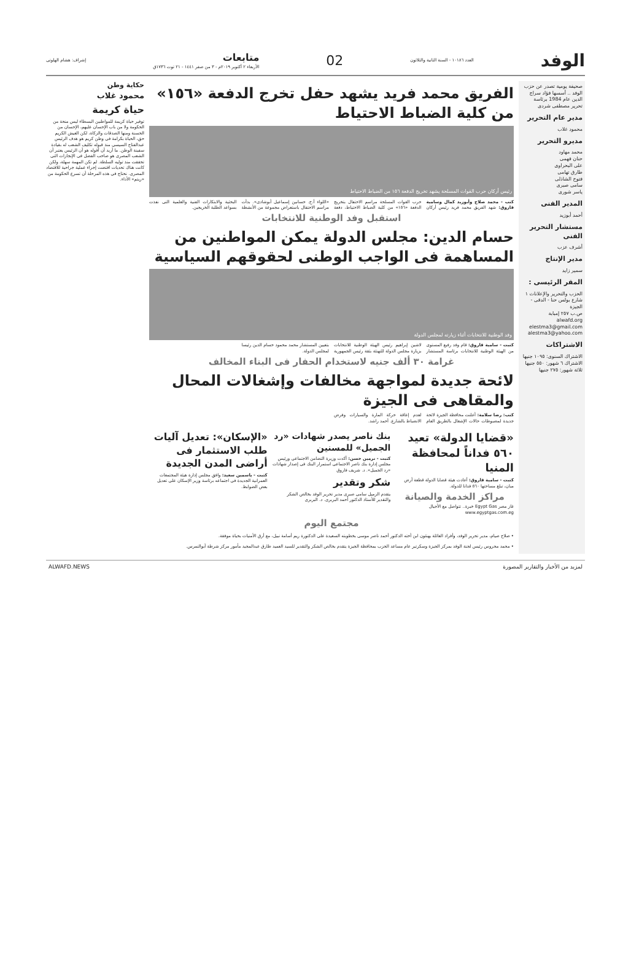الوفد
العدد ١٠١٨٦ - السنة الثانية والثلاثون
02
متابعات
الأربعاء ٢ أكتوبر ٢٠١٩م - ٣ من صفر ١٤٤١ - ٢١ توت ١٧٣٦ق
إشراف: هشام الهلوتى
صحيفة يومية تصدر عن حزب الوفد .. أسسها فؤاد سراج الدين عام 1984 برئاسة تحرير مصطفى شردى
مدير عام التحرير
محمود غلاب
مديرو التحرير
محمد مهاود
حنان فهمى
على البحراوى
طارق تهامى
فتوح الشاذلى
سامى صبرى
ياسر شورى
المدير الفنى
أحمد أبوزيد
مستشار التحرير الفنى
أشرف عزب
مدير الإنتاج
سمير زايد
المقر الرئيسى :
الحزب والتحرير والإعلانات ١ شارع بولس حنا - الدقى - الجيزة
ص.ب ٢٥٧ إمبابة
alwafd.org
elestma3@gmail.com
alestma3@yahoo.com
الاشتراكات
الاشتراك السنوى: ١٠٩٥ جنيها
الاشتراك ٦ شهور: ٥٥٠ جنيها
ثلاثة شهور: ٢٧٥ جنيها
الفريق محمد فريد يشهد حفل تخرج الدفعة «١٥٦» من كلية الضباط الاحتياط
رئيس أركان حرب القوات المسلحة يشهد تخريج الدفعة ١٥٦ من الضباط الاحتياط
كتب - محمد صلاح وأبوزيد كمال وسامية فاروق: شهد الفريق محمد فريد رئيس أركان حرب القوات المسلحة مراسم الاحتفال بتخريج الدفعة «١٥٦» من كلية الضباط الاحتياط، دفعة «اللواء أ.ح. حسانين إسماعيل أبوشادى». بدأت مراسم الاحتفال باستعراض مجموعة من الأنشطة البحثية والابتكارات الفنية والعلمية التى نفذت بسواعد الطلبة الخريجين.
استقبل وفد الوطنية للانتخابات
حسام الدين: مجلس الدولة يمكن المواطنين من المساهمة فى الواجب الوطنى لحقوقهم السياسية
وفد الوطنية للانتخابات أثناء زيارته لمجلس الدولة
كتبت - سامية فاروق: قام وفد رفيع المستوى من الهيئة الوطنية للانتخابات برئاسة المستشار لاشين إبراهيم رئيس الهيئة الوطنية للانتخابات بزيارة مجلس الدولة للتهنئة بثقة رئيس الجمهورية بتعيين المستشار محمد محمود حسام الدين رئيسا لمجلس الدولة.
غرامة ٣٠ ألف جنيه لاستخدام الحفار فى البناء المخالف
لائحة جديدة لمواجهة مخالفات وإشغالات المحال والمقاهى فى الجيزة
كتب: رضا سلامة: أعلنت محافظة الجيزة لائحة جديدة لمضبوطات حالات الإشغال بالطريق العام لعدم إعاقة حركة المارة والسيارات وفرض الانضباط بالشارع. أحمد راشد.
«قضايا الدولة» تعيد ٥٦٠ فداناً لمحافظة المنيا
كتبت - سامية فاروق: أعادت هيئة قضايا الدولة قطعة أرض مبان، تبلغ مساحتها ٥٦٠ فدانا للدولة.
مراكز الخدمة والصيانة
غاز مصر Egypt Gas خبرة.. تتواصل مع الأجيال www.egyptgas.com.eg
بنك ناصر يصدر شهادات «رد الجميل» للمسنين
كتبت - نرمين حسن: أكدت وزيرة التضامن الاجتماعى ورئيس مجلس إدارة بنك ناصر الاجتماعى استمرار البنك فى إصدار شهادات «رد الجميل». د. شريف فاروق
شكر وتقدير
يتقدم الزميل سامى صبرى مدير تحرير الوفد بخالص الشكر والتقدير للأستاذ الدكتور أحمد البربرى. د. البربرى
«الإسكان»: تعديل آليات طلب الاستثمار فى أراضى المدن الجديدة
كتبت - ياسمين سعيد: وافق مجلس إدارة هيئة المجتمعات العمرانية الجديدة فى اجتماعه برئاسة وزير الإسكان على تعديل بعض الضوابط.
مجتمع اليوم
• صلاح صيام، مدير تحرير الوفد، وأفراد العائلة يهنئون ابن أخته الدكتور أحمد ناصر موسى بخطوبته السعيدة على الدكتورة ريم أسامة نبيل، مع أرق الأمنيات بحياة موفقة.
• محمد محروس رئيس لجنة الوفد بمركز الجيزة وسكرتير عام مساعد الحزب بمحافظة الجيزة يتقدم بخالص الشكر والتقدير للسيد العميد طارق عبدالمجيد مأمور مركز شرطة أبوالنمرس.
حكاية وطن
محمود غلاب
حياة كريمة
توفير حياة كريمة للمواطنين البسطاء ليس منحة من الحكومة ولا من باب الإحسان عليهم، الإحسان من الحسنة ومنها الصدقات والزكاة، لكن العيش الكريم حق، الحياة بكرامة فى وطن كريم هو هدف الرئيس عبدالفتاح السيسى منذ قبوله تكليف الشعب له بقيادة سفينة الوطن. ما أريد أن أقوله هو أن الرئيس يعتبر أن الشعب المصرى هو صاحب الفضل فى الإنجازات التى تحققت منذ توليه السلطة. لم تكن المهمة سهلة، ولكن كانت هناك تحديات اقتضت إجراء عملية جراحية للاقتصاد المصرى. نحتاج فى هذه المرحلة أن تسرع الحكومة من «ريتم» الأداء.
لمزيد من الأخبار والتقارير المصورة ALWAFD.NEWS